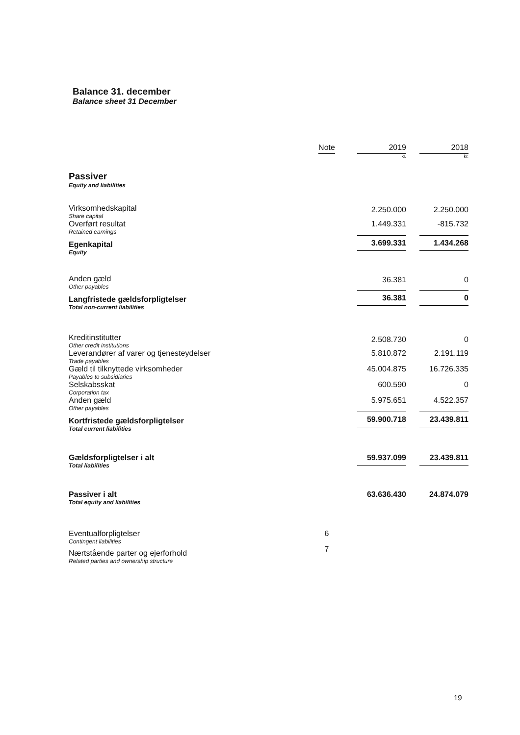Balance 31. december
Balance sheet 31 December
| | Note | 2019 kr. | 2018 kr. |
| --- | --- | --- | --- |
| Passiver Equity and liabilities | | | |
| Virksomhedskapital Share capital | | 2.250.000 | 2.250.000 |
| Overført resultat Retained earnings | | 1.449.331 | -815.732 |
| Egenkapital Equity | | 3.699.331 | 1.434.268 |
| Anden gæld Other payables | | 36.381 | 0 |
| Langfristede gældsforpligtelser Total non-current liabilities | | 36.381 | 0 |
| Kreditinstitutter Other credit institutions | | 2.508.730 | 0 |
| Leverandører af varer og tjenesteydelser Trade payables | | 5.810.872 | 2.191.119 |
| Gæld til tilknyttede virksomheder Payables to subsidiaries | | 45.004.875 | 16.726.335 |
| Selskabsskat Corporation tax | | 600.590 | 0 |
| Anden gæld Other payables | | 5.975.651 | 4.522.357 |
| Kortfristede gældsforpligtelser Total current liabilities | | 59.900.718 | 23.439.811 |
| Gældsforpligtelser i alt Total liabilities | | 59.937.099 | 23.439.811 |
| Passiver i alt Total equity and liabilities | | 63.636.430 | 24.874.079 |
| Eventualforpligtelser Contingent liabilities | 6 | | |
| Nærtstående parter og ejerforhold Related parties and ownership structure | 7 | | |
19